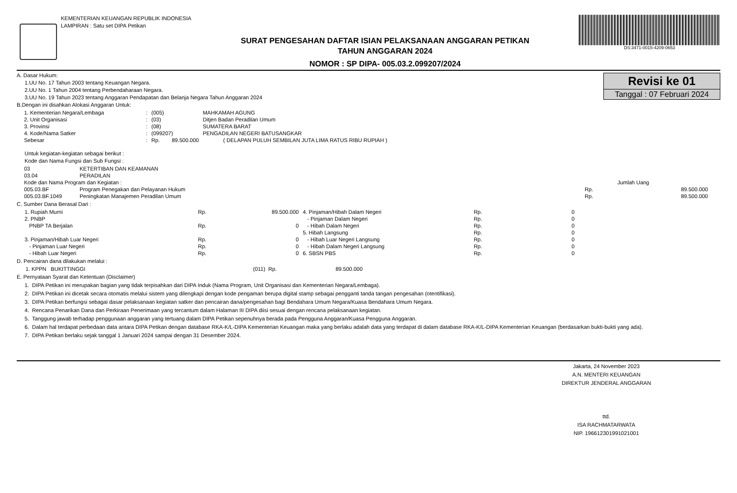KEMENTERIAN KEUANGAN REPUBLIK INDONESIA
LAMPIRAN : Satu set DIPA Petikan
SURAT PENGESAHAN DAFTAR ISIAN PELAKSANAAN ANGGARAN PETIKAN
TAHUN ANGGARAN 2024
NOMOR : SP DIPA- 005.03.2.099207/2024
DS:3471-0015-4209-0653
Revisi ke 01
Tanggal : 07 Februari 2024
A. Dasar Hukum:
1.UU No. 17 Tahun 2003 tentang Keuangan Negara.
2.UU No. 1 Tahun 2004 tentang Perbendaharaan Negara.
3.UU No. 19 Tahun 2023 tentang Anggaran Pendapatan dan Belanja Negara Tahun Anggaran 2024
B.Dengan ini disahkan Alokasi Anggaran Untuk:
| 1. Kementerian Negara/Lembaga | : | (005) | MAHKAMAH AGUNG | |
| 2. Unit Organisasi | : | (03) | Ditjen Badan Peradilan Umum | |
| 3. Provinsi | : | (08) | SUMATERA BARAT | |
| 4. Kode/Nama Satker | : | (099207) | PENGADILAN NEGERI BATUSANGKAR | |
| Sebesar | : | Rp. 89.500.000 | | ( DELAPAN PULUH SEMBILAN JUTA LIMA RATUS RIBU RUPIAH ) |
Untuk kegiatan-kegiatan sebagai berikut :
Kode dan Nama Fungsi dan Sub Fungsi :
| 03 | KETERTIBAN DAN KEAMANAN | | |
| 03.04 | PERADILAN | | |
| Kode dan Nama Program dan Kegiatan : | | | Jumlah Uang |
| 005.03.BF | Program Penegakan dan Pelayanan Hukum | Rp. | 89.500.000 |
| 005.03.BF.1049 | Peningkatan Manajemen Peradilan Umum | Rp. | 89.500.000 |
C. Sumber Dana Berasal Dari :
| 1. Rupiah Murni | Rp. | 89.500.000 | 4. Pinjaman/Hibah Dalam Negeri | Rp. | 0 |
| 2. PNBP | | | - Pinjaman Dalam Negeri | Rp. | 0 |
| PNBP TA Berjalan | Rp. | 0 | - Hibah Dalam Negeri | Rp. | 0 |
| | | | 5. Hibah Langsung | Rp. | 0 |
| 3. Pinjaman/Hibah Luar Negeri | Rp. | 0 | - Hibah Luar Negeri Langsung | Rp. | 0 |
| - Pinjaman Luar Negeri | Rp. | 0 | - Hibah Dalam Negeri Langsung | Rp. | 0 |
| - Hibah Luar Negeri | Rp. | 0 | 6. SBSN PBS | Rp. | 0 |
D. Pencairan dana dilakukan melalui :
| 1. KPPN BUKITTINGGI | (011) Rp. | 89.500.000 |
E. Pernyataan Syarat dan Ketentuan (Disclaimer)
1. DIPA Petikan ini merupakan bagian yang tidak terpisahkan dari DIPA Induk (Nama Program, Unit Organisasi dan Kementerian Negara/Lembaga).
2. DIPA Petikan ini dicetak secara otomatis melalui sistem yang dilengkapi dengan kode pengaman berupa digital stamp sebagai pengganti tanda tangan pengesahan (otentifikasi).
3. DIPA Petikan berfungsi sebagai dasar pelaksanaan kegiatan satker dan pencairan dana/pengesahan bagi Bendahara Umum Negara/Kuasa Bendahara Umum Negara.
4. Rencana Penarikan Dana dan Perkiraan Penerimaan yang tercantum dalam Halaman III DIPA diisi sesuai dengan rencana pelaksanaan kegiatan.
5. Tanggung jawab terhadap penggunaan anggaran yang tertuang dalam DIPA Petikan sepenuhnya berada pada Pengguna Anggaran/Kuasa Pengguna Anggaran.
6. Dalam hal terdapat perbedaan data antara DIPA Petikan dengan database RKA-K/L-DIPA Kementerian Keuangan maka yang berlaku adalah data yang terdapat di dalam database RKA-K/L-DIPA Kementerian Keuangan (berdasarkan bukti-bukti yang ada).
7. DIPA Petikan berlaku sejak tanggal 1 Januari 2024 sampai dengan 31 Desember 2024.
Jakarta, 24 November 2023
A.N. MENTERI KEUANGAN
DIREKTUR JENDERAL ANGGARAN
ttd.
ISA RACHMATARWATA
NIP. 196612301991021001